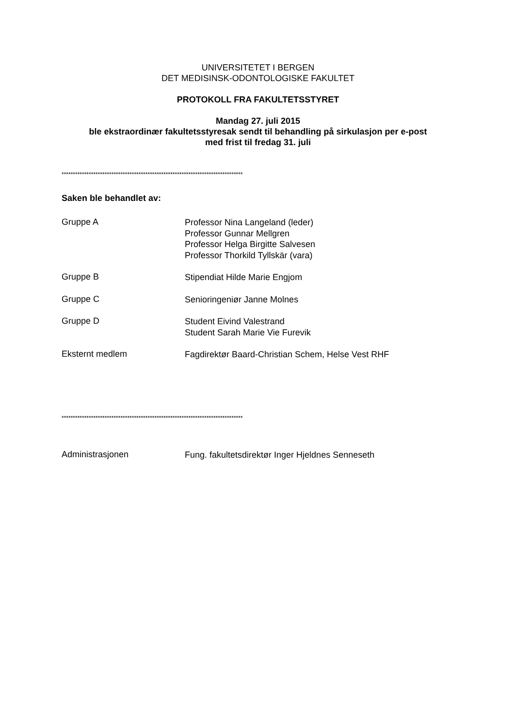UNIVERSITETET I BERGEN
DET MEDISINSK-ODONTOLOGISKE FAKULTET
PROTOKOLL FRA FAKULTETSSTYRET
Mandag 27. juli 2015
ble ekstraordinær fakultetsstyresak sendt til behandling på sirkulasjon per e-post
med frist til fredag 31. juli
********************************************************************************
Saken ble behandlet av:
Gruppe A
Professor Nina Langeland (leder)
Professor Gunnar Mellgren
Professor Helga Birgitte Salvesen
Professor Thorkild Tyllskär (vara)
Gruppe B
Stipendiat Hilde Marie Engjom
Gruppe C
Senioringeniør Janne Molnes
Gruppe D
Student Eivind Valestrand
Student Sarah Marie Vie Furevik
Eksternt medlem
Fagdirektør Baard-Christian Schem, Helse Vest RHF
********************************************************************************
Administrasjonen
Fung. fakultetsdirektør Inger Hjeldnes Senneseth